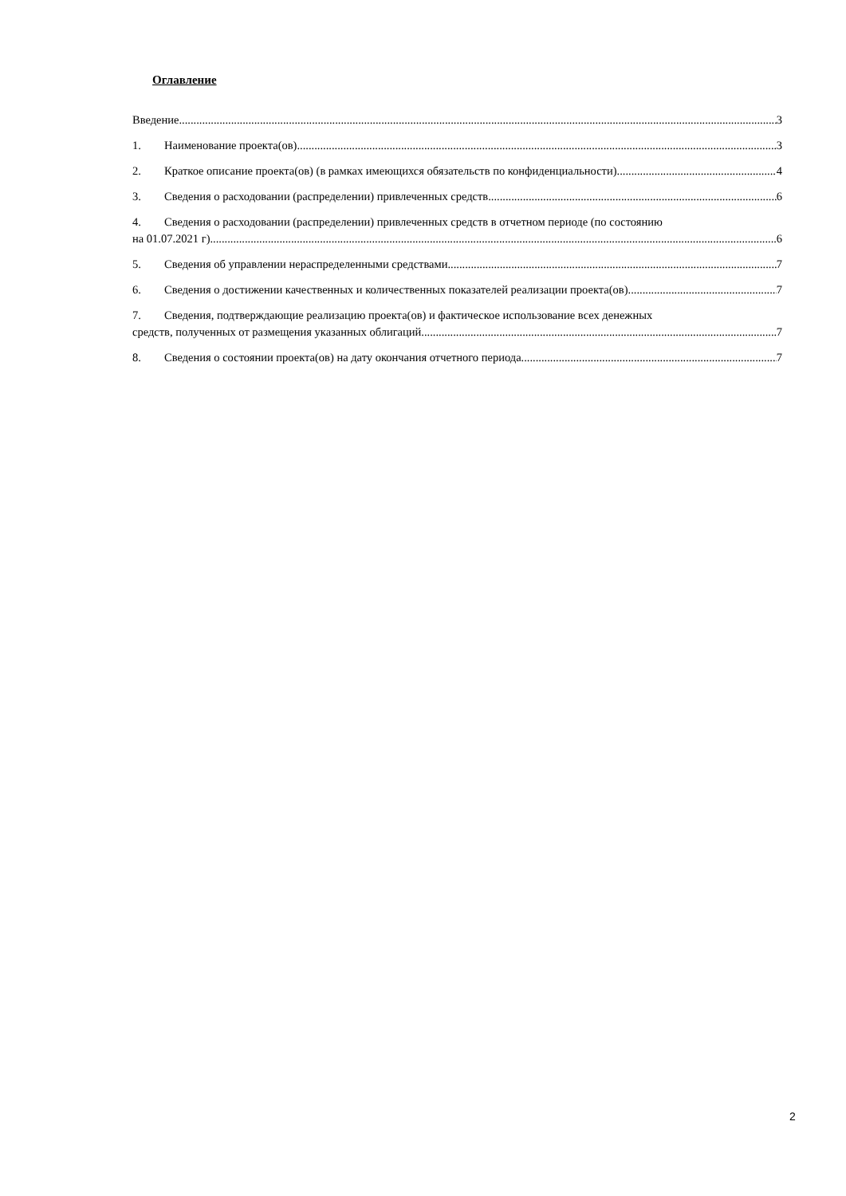Оглавление
Введение 3
1. Наименование проекта(ов). 3
2. Краткое описание проекта(ов) (в рамках имеющихся обязательств по конфиденциальности). 4
3. Сведения о расходовании (распределении) привлеченных средств. 6
4. Сведения о расходовании (распределении) привлеченных средств в отчетном периоде (по состоянию
на 01.07.2021 г). 6
5. Сведения об управлении нераспределенными средствами. 7
6. Сведения о достижении качественных и количественных показателей реализации проекта(ов). 7
7. Сведения, подтверждающие реализацию проекта(ов) и фактическое использование всех денежных
средств, полученных от размещения указанных облигаций. 7
8. Сведения о состоянии проекта(ов) на дату окончания отчетного периода. 7
2